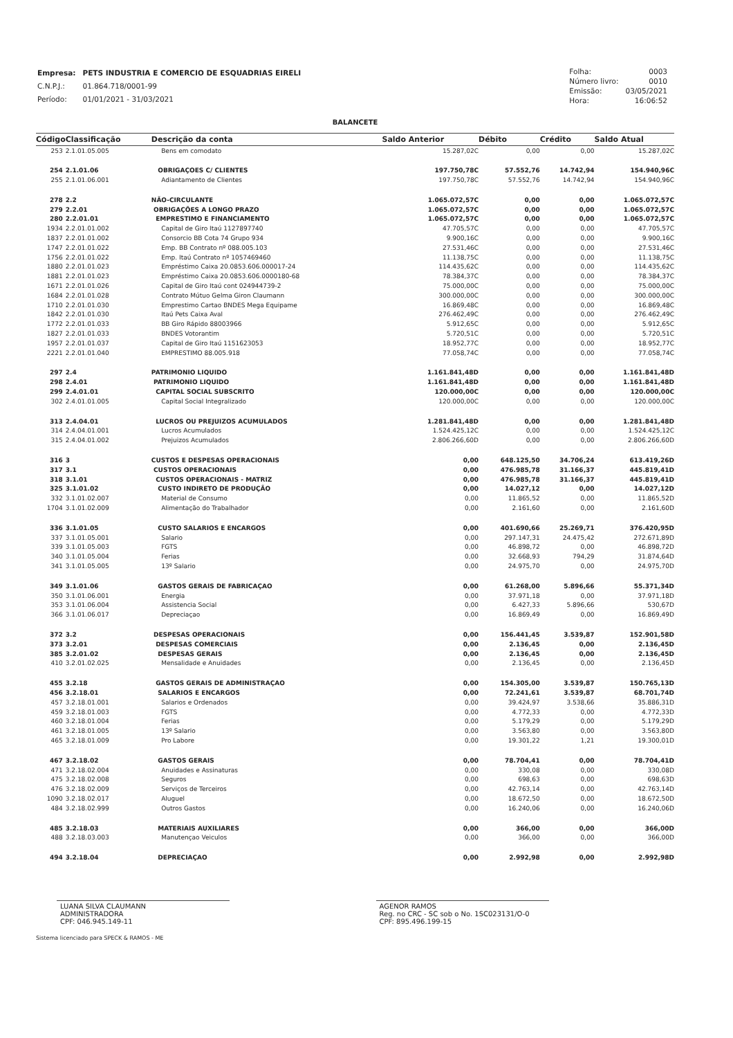| Empresa: | PETS INDUSTRIA E COMERCIO DE ESQUADRIAS EIRELI |
| C.N.P.J.: | 01.864.718/0001-99 |
| Período: | 01/01/2021 - 31/03/2021 |
| Folha: | 0003 |
| Número livro: | 0010 |
| Emissão: | 03/05/2021 |
| Hora: | 16:06:52 |
BALANCETE
| Código | Classificação | Descrição da conta | Saldo Anterior | Débito | Crédito | Saldo Atual |
| --- | --- | --- | --- | --- | --- | --- |
| 253 | 2.1.01.05.005 | Bens em comodato | 15.287,02C | 0,00 | 0,00 | 15.287,02C |
| 254 | 2.1.01.06 | OBRIGAÇOES C/ CLIENTES | 197.750,78C | 57.552,76 | 14.742,94 | 154.940,96C |
| 255 | 2.1.01.06.001 | Adiantamento de Clientes | 197.750,78C | 57.552,76 | 14.742,94 | 154.940,96C |
| 278 | 2.2 | NÃO-CIRCULANTE | 1.065.072,57C | 0,00 | 0,00 | 1.065.072,57C |
| 279 | 2.2.01 | OBRIGAÇÕES A LONGO PRAZO | 1.065.072,57C | 0,00 | 0,00 | 1.065.072,57C |
| 280 | 2.2.01.01 | EMPRESTIMO E FINANCIAMENTO | 1.065.072,57C | 0,00 | 0,00 | 1.065.072,57C |
| 1934 | 2.2.01.01.002 | Capital de Giro Itaú 1127897740 | 47.705,57C | 0,00 | 0,00 | 47.705,57C |
| 1837 | 2.2.01.01.002 | Consorcio BB Cota 74 Grupo 934 | 9.900,16C | 0,00 | 0,00 | 9.900,16C |
| 1747 | 2.2.01.01.022 | Emp. BB Contrato nº 088.005.103 | 27.531,46C | 0,00 | 0,00 | 27.531,46C |
| 1756 | 2.2.01.01.022 | Emp. Itaú Contrato nº 1057469460 | 11.138,75C | 0,00 | 0,00 | 11.138,75C |
| 1880 | 2.2.01.01.023 | Empréstimo Caixa 20.0853.606.000017-24 | 114.435,62C | 0,00 | 0,00 | 114.435,62C |
| 1881 | 2.2.01.01.023 | Empréstimo Caixa 20.0853.606.0000180-68 | 78.384,37C | 0,00 | 0,00 | 78.384,37C |
| 1671 | 2.2.01.01.026 | Capital de Giro Itaú cont 024944739-2 | 75.000,00C | 0,00 | 0,00 | 75.000,00C |
| 1684 | 2.2.01.01.028 | Contrato Mútuo Gelma Giron Claumann | 300.000,00C | 0,00 | 0,00 | 300.000,00C |
| 1710 | 2.2.01.01.030 | Emprestimo Cartao BNDES Mega Equipame | 16.869,48C | 0,00 | 0,00 | 16.869,48C |
| 1842 | 2.2.01.01.030 | Itaú Pets Caixa Aval | 276.462,49C | 0,00 | 0,00 | 276.462,49C |
| 1772 | 2.2.01.01.033 | BB Giro Rápido 88003966 | 5.912,65C | 0,00 | 0,00 | 5.912,65C |
| 1827 | 2.2.01.01.033 | BNDES Votorantim | 5.720,51C | 0,00 | 0,00 | 5.720,51C |
| 1957 | 2.2.01.01.037 | Capital de Giro Itaú 1151623053 | 18.952,77C | 0,00 | 0,00 | 18.952,77C |
| 2221 | 2.2.01.01.040 | EMPRESTIMO 88.005.918 | 77.058,74C | 0,00 | 0,00 | 77.058,74C |
| 297 | 2.4 | PATRIMONIO LIQUIDO | 1.161.841,48D | 0,00 | 0,00 | 1.161.841,48D |
| 298 | 2.4.01 | PATRIMONIO LIQUIDO | 1.161.841,48D | 0,00 | 0,00 | 1.161.841,48D |
| 299 | 2.4.01.01 | CAPITAL SOCIAL SUBSCRITO | 120.000,00C | 0,00 | 0,00 | 120.000,00C |
| 302 | 2.4.01.01.005 | Capital Social Integralizado | 120.000,00C | 0,00 | 0,00 | 120.000,00C |
| 313 | 2.4.04.01 | LUCROS OU PREJUIZOS ACUMULADOS | 1.281.841,48D | 0,00 | 0,00 | 1.281.841,48D |
| 314 | 2.4.04.01.001 | Lucros Acumulados | 1.524.425,12C | 0,00 | 0,00 | 1.524.425,12C |
| 315 | 2.4.04.01.002 | Prejuizos Acumulados | 2.806.266,60D | 0,00 | 0,00 | 2.806.266,60D |
| 316 | 3 | CUSTOS E DESPESAS OPERACIONAIS | 0,00 | 648.125,50 | 34.706,24 | 613.419,26D |
| 317 | 3.1 | CUSTOS OPERACIONAIS | 0,00 | 476.985,78 | 31.166,37 | 445.819,41D |
| 318 | 3.1.01 | CUSTOS OPERACIONAIS - MATRIZ | 0,00 | 476.985,78 | 31.166,37 | 445.819,41D |
| 325 | 3.1.01.02 | CUSTO INDIRETO DE PRODUÇÃO | 0,00 | 14.027,12 | 0,00 | 14.027,12D |
| 332 | 3.1.01.02.007 | Material de Consumo | 0,00 | 11.865,52 | 0,00 | 11.865,52D |
| 1704 | 3.1.01.02.009 | Alimentação do Trabalhador | 0,00 | 2.161,60 | 0,00 | 2.161,60D |
| 336 | 3.1.01.05 | CUSTO SALARIOS E ENCARGOS | 0,00 | 401.690,66 | 25.269,71 | 376.420,95D |
| 337 | 3.1.01.05.001 | Salario | 0,00 | 297.147,31 | 24.475,42 | 272.671,89D |
| 339 | 3.1.01.05.003 | FGTS | 0,00 | 46.898,72 | 0,00 | 46.898,72D |
| 340 | 3.1.01.05.004 | Ferias | 0,00 | 32.668,93 | 794,29 | 31.874,64D |
| 341 | 3.1.01.05.005 | 13º Salario | 0,00 | 24.975,70 | 0,00 | 24.975,70D |
| 349 | 3.1.01.06 | GASTOS GERAIS DE FABRICAÇAO | 0,00 | 61.268,00 | 5.896,66 | 55.371,34D |
| 350 | 3.1.01.06.001 | Energia | 0,00 | 37.971,18 | 0,00 | 37.971,18D |
| 353 | 3.1.01.06.004 | Assistencia Social | 0,00 | 6.427,33 | 5.896,66 | 530,67D |
| 366 | 3.1.01.06.017 | Depreciaçao | 0,00 | 16.869,49 | 0,00 | 16.869,49D |
| 372 | 3.2 | DESPESAS OPERACIONAIS | 0,00 | 156.441,45 | 3.539,87 | 152.901,58D |
| 373 | 3.2.01 | DESPESAS COMERCIAIS | 0,00 | 2.136,45 | 0,00 | 2.136,45D |
| 385 | 3.2.01.02 | DESPESAS GERAIS | 0,00 | 2.136,45 | 0,00 | 2.136,45D |
| 410 | 3.2.01.02.025 | Mensalidade e Anuidades | 0,00 | 2.136,45 | 0,00 | 2.136,45D |
| 455 | 3.2.18 | GASTOS GERAIS DE ADMINISTRAÇAO | 0,00 | 154.305,00 | 3.539,87 | 150.765,13D |
| 456 | 3.2.18.01 | SALARIOS E ENCARGOS | 0,00 | 72.241,61 | 3.539,87 | 68.701,74D |
| 457 | 3.2.18.01.001 | Salarios e Ordenados | 0,00 | 39.424,97 | 3.538,66 | 35.886,31D |
| 459 | 3.2.18.01.003 | FGTS | 0,00 | 4.772,33 | 0,00 | 4.772,33D |
| 460 | 3.2.18.01.004 | Ferias | 0,00 | 5.179,29 | 0,00 | 5.179,29D |
| 461 | 3.2.18.01.005 | 13º Salario | 0,00 | 3.563,80 | 0,00 | 3.563,80D |
| 465 | 3.2.18.01.009 | Pro Labore | 0,00 | 19.301,22 | 1,21 | 19.300,01D |
| 467 | 3.2.18.02 | GASTOS GERAIS | 0,00 | 78.704,41 | 0,00 | 78.704,41D |
| 471 | 3.2.18.02.004 | Anuidades e Assinaturas | 0,00 | 330,08 | 0,00 | 330,08D |
| 475 | 3.2.18.02.008 | Seguros | 0,00 | 698,63 | 0,00 | 698,63D |
| 476 | 3.2.18.02.009 | Serviços de Terceiros | 0,00 | 42.763,14 | 0,00 | 42.763,14D |
| 1090 | 3.2.18.02.017 | Aluguel | 0,00 | 18.672,50 | 0,00 | 18.672,50D |
| 484 | 3.2.18.02.999 | Outros Gastos | 0,00 | 16.240,06 | 0,00 | 16.240,06D |
| 485 | 3.2.18.03 | MATERIAIS AUXILIARES | 0,00 | 366,00 | 0,00 | 366,00D |
| 488 | 3.2.18.03.003 | Manutençao Veiculos | 0,00 | 366,00 | 0,00 | 366,00D |
| 494 | 3.2.18.04 | DEPRECIAÇAO | 0,00 | 2.992,98 | 0,00 | 2.992,98D |
LUANA SILVA CLAUMANN
ADMINISTRADORA
CPF: 046.945.149-11
AGENOR RAMOS
Reg. no CRC - SC sob o No. 1SC023131/O-0
CPF: 895.496.199-15
Sistema licenciado para SPECK & RAMOS - ME